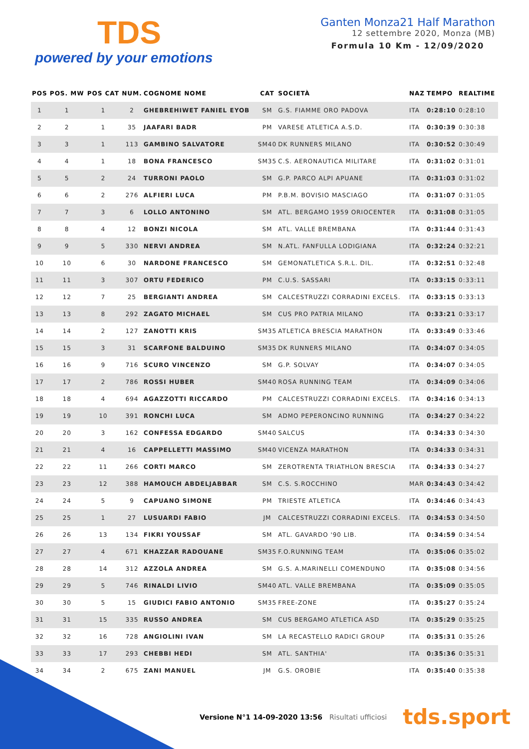TDS
powered by your emotions
Ganten Monza21 Half Marathon
12 settembre 2020, Monza (MB)
Formula 10 Km - 12/09/2020
| POS | POS. MW | POS CAT | NUM. | COGNOME NOME | CAT | SOCIETÀ | NAZ | TEMPO | REALTIME |
| --- | --- | --- | --- | --- | --- | --- | --- | --- | --- |
| 1 | 1 | 1 | 2 | GHEBREHIWET FANIEL EYOB | SM | G.S. FIAMME ORO PADOVA | ITA | 0:28:10 | 0:28:10 |
| 2 | 2 | 1 | 35 | JAAFARI BADR | PM | VARESE ATLETICA A.S.D. | ITA | 0:30:39 | 0:30:38 |
| 3 | 3 | 1 | 113 | GAMBINO SALVATORE | SM40 | DK RUNNERS MILANO | ITA | 0:30:52 | 0:30:49 |
| 4 | 4 | 1 | 18 | BONA FRANCESCO | SM35 | C.S. AERONAUTICA MILITARE | ITA | 0:31:02 | 0:31:01 |
| 5 | 5 | 2 | 24 | TURRONI PAOLO | SM | G.P. PARCO ALPI APUANE | ITA | 0:31:03 | 0:31:02 |
| 6 | 6 | 2 | 276 | ALFIERI LUCA | PM | P.B.M. BOVISIO MASCIAGO | ITA | 0:31:07 | 0:31:05 |
| 7 | 7 | 3 | 6 | LOLLO ANTONINO | SM | ATL. BERGAMO 1959 ORIOCENTER | ITA | 0:31:08 | 0:31:05 |
| 8 | 8 | 4 | 12 | BONZI NICOLA | SM | ATL. VALLE BREMBANA | ITA | 0:31:44 | 0:31:43 |
| 9 | 9 | 5 | 330 | NERVI ANDREA | SM | N.ATL. FANFULLA LODIGIANA | ITA | 0:32:24 | 0:32:21 |
| 10 | 10 | 6 | 30 | NARDONE FRANCESCO | SM | GEMONATLETICA S.R.L. DIL. | ITA | 0:32:51 | 0:32:48 |
| 11 | 11 | 3 | 307 | ORTU FEDERICO | PM | C.U.S. SASSARI | ITA | 0:33:15 | 0:33:11 |
| 12 | 12 | 7 | 25 | BERGIANTI ANDREA | SM | CALCESTRUZZI CORRADINI EXCELS. | ITA | 0:33:15 | 0:33:13 |
| 13 | 13 | 8 | 292 | ZAGATO MICHAEL | SM | CUS PRO PATRIA MILANO | ITA | 0:33:21 | 0:33:17 |
| 14 | 14 | 2 | 127 | ZANOTTI KRIS | SM35 | ATLETICA BRESCIA MARATHON | ITA | 0:33:49 | 0:33:46 |
| 15 | 15 | 3 | 31 | SCARFONE BALDUINO | SM35 | DK RUNNERS MILANO | ITA | 0:34:07 | 0:34:05 |
| 16 | 16 | 9 | 716 | SCURO VINCENZO | SM | G.P. SOLVAY | ITA | 0:34:07 | 0:34:05 |
| 17 | 17 | 2 | 786 | ROSSI HUBER | SM40 | ROSA RUNNING TEAM | ITA | 0:34:09 | 0:34:06 |
| 18 | 18 | 4 | 694 | AGAZZOTTI RICCARDO | PM | CALCESTRUZZI CORRADINI EXCELS. | ITA | 0:34:16 | 0:34:13 |
| 19 | 19 | 10 | 391 | RONCHI LUCA | SM | ADMO PEPERONCINO RUNNING | ITA | 0:34:27 | 0:34:22 |
| 20 | 20 | 3 | 162 | CONFESSA EDGARDO | SM40 | SALCUS | ITA | 0:34:33 | 0:34:30 |
| 21 | 21 | 4 | 16 | CAPPELLETTI MASSIMO | SM40 | VICENZA MARATHON | ITA | 0:34:33 | 0:34:31 |
| 22 | 22 | 11 | 266 | CORTI MARCO | SM | ZEROTRENTA TRIATHLON BRESCIA | ITA | 0:34:33 | 0:34:27 |
| 23 | 23 | 12 | 388 | HAMOUCH ABDELJABBAR | SM | C.S. S.ROCCHINO | MAR | 0:34:43 | 0:34:42 |
| 24 | 24 | 5 | 9 | CAPUANO SIMONE | PM | TRIESTE ATLETICA | ITA | 0:34:46 | 0:34:43 |
| 25 | 25 | 1 | 27 | LUSUARDI FABIO | JM | CALCESTRUZZI CORRADINI EXCELS. | ITA | 0:34:53 | 0:34:50 |
| 26 | 26 | 13 | 134 | FIKRI YOUSSAF | SM | ATL. GAVARDO '90 LIB. | ITA | 0:34:59 | 0:34:54 |
| 27 | 27 | 4 | 671 | KHAZZAR RADOUANE | SM35 | F.O.RUNNING TEAM | ITA | 0:35:06 | 0:35:02 |
| 28 | 28 | 14 | 312 | AZZOLA ANDREA | SM | G.S. A.MARINELLI COMENDUNO | ITA | 0:35:08 | 0:34:56 |
| 29 | 29 | 5 | 746 | RINALDI LIVIO | SM40 | ATL. VALLE BREMBANA | ITA | 0:35:09 | 0:35:05 |
| 30 | 30 | 5 | 15 | GIUDICI FABIO ANTONIO | SM35 | FREE-ZONE | ITA | 0:35:27 | 0:35:24 |
| 31 | 31 | 15 | 335 | RUSSO ANDREA | SM | CUS BERGAMO ATLETICA ASD | ITA | 0:35:29 | 0:35:25 |
| 32 | 32 | 16 | 728 | ANGIOLINI IVAN | SM | LA RECASTELLO RADICI GROUP | ITA | 0:35:31 | 0:35:26 |
| 33 | 33 | 17 | 293 | CHEBBI HEDI | SM | ATL. SANTHIA' | ITA | 0:35:36 | 0:35:31 |
| 34 | 34 | 2 | 675 | ZANI MANUEL | JM | G.S. OROBIE | ITA | 0:35:40 | 0:35:38 |
Versione N°1 14-09-2020 13:56 Risultati ufficiosi tds.sport